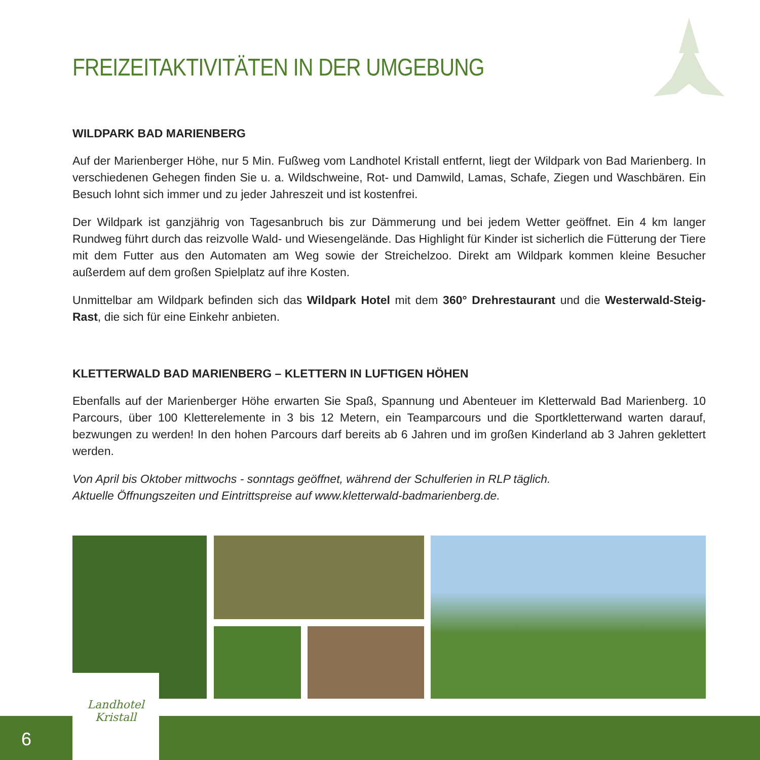FREIZEITAKTIVITÄTEN IN DER UMGEBUNG
WILDPARK BAD MARIENBERG
Auf der Marienberger Höhe, nur 5 Min. Fußweg vom Landhotel Kristall entfernt, liegt der Wildpark von Bad Marienberg. In verschiedenen Gehegen finden Sie u. a. Wildschweine, Rot- und Damwild, Lamas, Schafe, Ziegen und Waschbären. Ein Besuch lohnt sich immer und zu jeder Jahreszeit und ist kostenfrei.
Der Wildpark ist ganzjährig von Tagesanbruch bis zur Dämmerung und bei jedem Wetter geöffnet. Ein 4 km langer Rundweg führt durch das reizvolle Wald- und Wiesengelände. Das Highlight für Kinder ist sicherlich die Fütterung der Tiere mit dem Futter aus den Automaten am Weg sowie der Streichelzoo. Direkt am Wildpark kommen kleine Besucher außerdem auf dem großen Spielplatz auf ihre Kosten.
Unmittelbar am Wildpark befinden sich das Wildpark Hotel mit dem 360° Drehrestaurant und die Westerwald-Steig-Rast, die sich für eine Einkehr anbieten.
KLETTERWALD BAD MARIENBERG – KLETTERN IN LUFTIGEN HÖHEN
Ebenfalls auf der Marienberger Höhe erwarten Sie Spaß, Spannung und Abenteuer im Kletterwald Bad Marienberg. 10 Parcours, über 100 Kletterelemente in 3 bis 12 Metern, ein Teamparcours und die Sportkletterwand warten darauf, bezwungen zu werden! In den hohen Parcours darf bereits ab 6 Jahren und im großen Kinderland ab 3 Jahren geklettert werden.
Von April bis Oktober mittwochs - sonntags geöffnet, während der Schulferien in RLP täglich.
Aktuelle Öffnungszeiten und Eintrittspreise auf www.kletterwald-badmarienberg.de.
6
Landhotel
Kristall